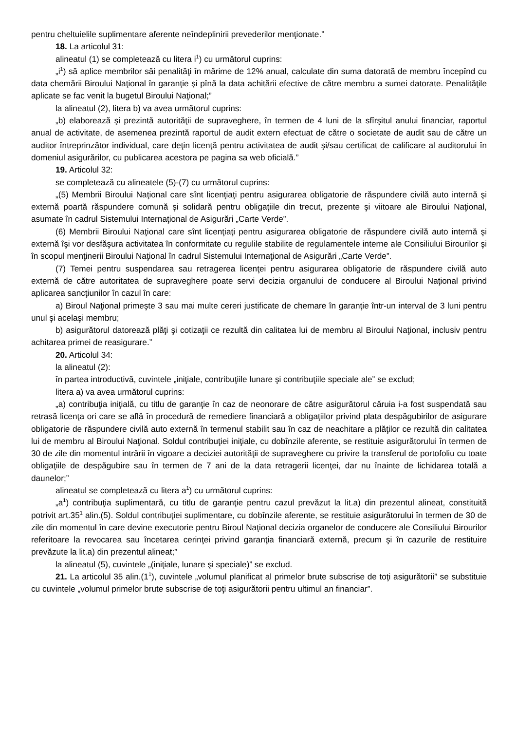pentru cheltuielile suplimentare aferente neîndeplinirii prevederilor menţionate.”
18. La articolul 31:
alineatul (1) se completează cu litera i<sup>1</sup>) cu următorul cuprins:
„i<sup>1</sup>) să aplice membrilor săi penalităţi în mărime de 12% anual, calculate din suma datorată de membru începînd cu data chemării Biroului Naţional în garanţie şi pînă la data achitării efective de către membru a sumei datorate. Penalităţile aplicate se fac venit la bugetul Biroului Naţional;”
la alineatul (2), litera b) va avea următorul cuprins:
„b) elaborează şi prezintă autorităţii de supraveghere, în termen de 4 luni de la sfîrşitul anului financiar, raportul anual de activitate, de asemenea prezintă raportul de audit extern efectuat de către o societate de audit sau de către un auditor întreprinzător individual, care deţin licenţă pentru activitatea de audit şi/sau certificat de calificare al auditorului în domeniul asigurărilor, cu publicarea acestora pe pagina sa web oficială.”
19. Articolul 32:
se completează cu alineatele (5)-(7) cu următorul cuprins:
„(5) Membrii Biroului Naţional care sînt licenţiaţi pentru asigurarea obligatorie de răspundere civilă auto internă şi externă poartă răspundere comună şi solidară pentru obligaţiile din trecut, prezente şi viitoare ale Biroului Naţional, asumate în cadrul Sistemului Internaţional de Asigurări „Carte Verde”.
(6) Membrii Biroului Naţional care sînt licenţiaţi pentru asigurarea obligatorie de răspundere civilă auto internă şi externă îşi vor desfăşura activitatea în conformitate cu regulile stabilite de regulamentele interne ale Consiliului Birourilor şi în scopul menţinerii Biroului Naţional în cadrul Sistemului Internaţional de Asigurări „Carte Verde”.
(7) Temei pentru suspendarea sau retragerea licenţei pentru asigurarea obligatorie de răspundere civilă auto externă de către autoritatea de supraveghere poate servi decizia organului de conducere al Biroului Naţional privind aplicarea sancţiunilor în cazul în care:
a) Biroul Naţional primeşte 3 sau mai multe cereri justificate de chemare în garanţie într-un interval de 3 luni pentru unul şi acelaşi membru;
b) asigurătorul datorează plăţi şi cotizaţii ce rezultă din calitatea lui de membru al Biroului Naţional, inclusiv pentru achitarea primei de reasigurare.”
20. Articolul 34:
la alineatul (2):
în partea introductivă, cuvintele „iniţiale, contribuţiile lunare şi contribuţiile speciale ale” se exclud;
litera a) va avea următorul cuprins:
„a) contribuţia iniţială, cu titlu de garanţie în caz de neonorare de către asigurătorul căruia i-a fost suspendată sau retrasă licenţa ori care se află în procedură de remediere financiară a obligaţiilor privind plata despăgubirilor de asigurare obligatorie de răspundere civilă auto externă în termenul stabilit sau în caz de neachitare a plăţilor ce rezultă din calitatea lui de membru al Biroului Naţional. Soldul contribuţiei iniţiale, cu dobînzile aferente, se restituie asigurătorului în termen de 30 de zile din momentul intrării în vigoare a deciziei autorităţii de supraveghere cu privire la transferul de portofoliu cu toate obligaţiile de despăgubire sau în termen de 7 ani de la data retragerii licenţei, dar nu înainte de lichidarea totală a daunelor;”
alineatul se completează cu litera a<sup>1</sup>) cu următorul cuprins:
„a<sup>1</sup>) contribuţia suplimentară, cu titlu de garanţie pentru cazul prevăzut la lit.a) din prezentul alineat, constituită potrivit art.35<sup>1</sup> alin.(5). Soldul contribuţiei suplimentare, cu dobînzile aferente, se restituie asigurătorului în termen de 30 de zile din momentul în care devine executorie pentru Biroul Naţional decizia organelor de conducere ale Consiliului Birourilor referitoare la revocarea sau încetarea cerinţei privind garanţia financiară externă, precum şi în cazurile de restituire prevăzute la lit.a) din prezentul alineat;”
la alineatul (5), cuvintele „(iniţiale, lunare şi speciale)” se exclud.
21. La articolul 35 alin.(1<sup>1</sup>), cuvintele „volumul planificat al primelor brute subscrise de toţi asigurătorii” se substituie cu cuvintele „volumul primelor brute subscrise de toţi asigurătorii pentru ultimul an financiar”.